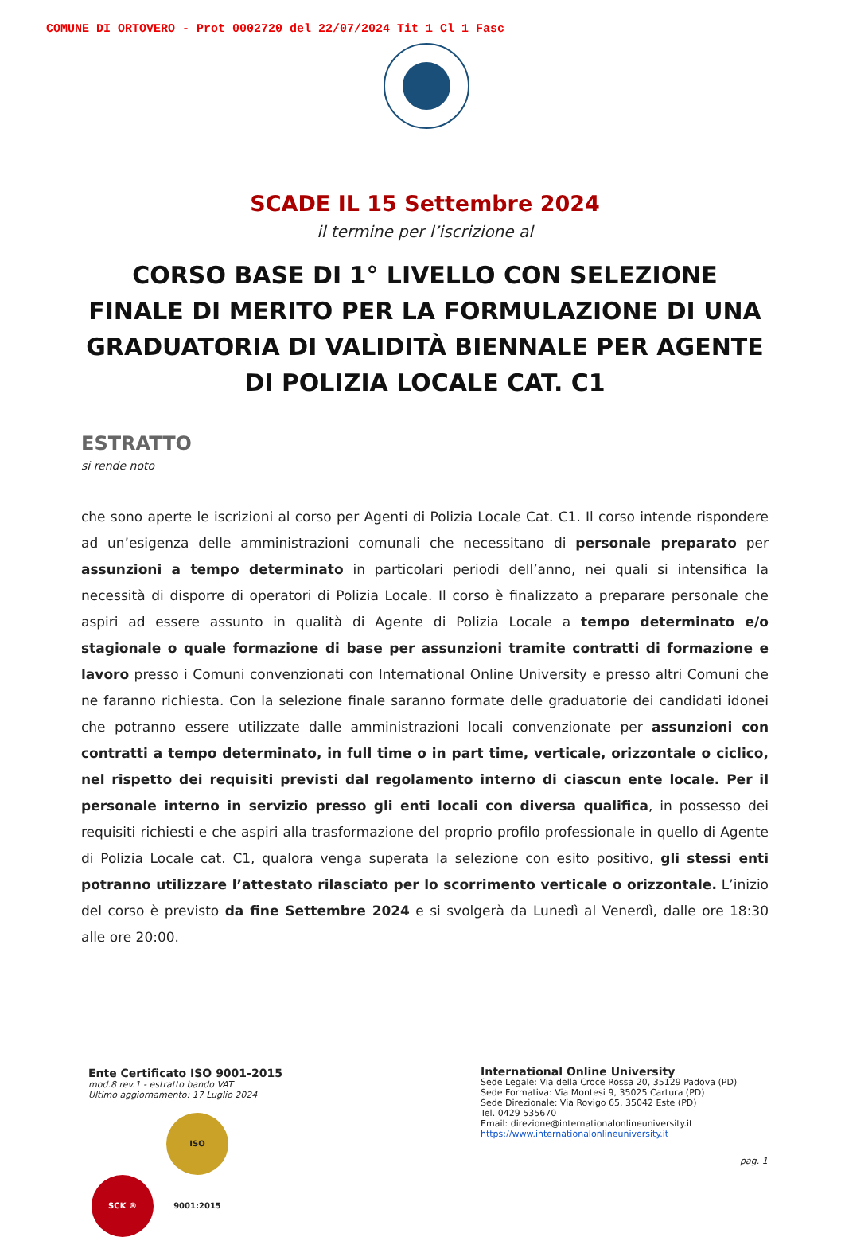COMUNE DI ORTOVERO - Prot 0002720 del 22/07/2024 Tit 1 Cl 1 Fasc
SCADE IL 15 Settembre 2024
il termine per l’iscrizione al
CORSO BASE DI 1° LIVELLO CON SELEZIONE FINALE DI MERITO PER LA FORMULAZIONE DI UNA GRADUATORIA DI VALIDITÀ BIENNALE PER AGENTE DI POLIZIA LOCALE CAT. C1
ESTRATTO
si rende noto
che sono aperte le iscrizioni al corso per Agenti di Polizia Locale Cat. C1. Il corso intende rispondere ad un’esigenza delle amministrazioni comunali che necessitano di personale preparato per assunzioni a tempo determinato in particolari periodi dell’anno, nei quali si intensifica la necessità di disporre di operatori di Polizia Locale. Il corso è finalizzato a preparare personale che aspiri ad essere assunto in qualità di Agente di Polizia Locale a tempo determinato e/o stagionale o quale formazione di base per assunzioni tramite contratti di formazione e lavoro presso i Comuni convenzionati con International Online University e presso altri Comuni che ne faranno richiesta. Con la selezione finale saranno formate delle graduatorie dei candidati idonei che potranno essere utilizzate dalle amministrazioni locali convenzionate per assunzioni con contratti a tempo determinato, in full time o in part time, verticale, orizzontale o ciclico, nel rispetto dei requisiti previsti dal regolamento interno di ciascun ente locale. Per il personale interno in servizio presso gli enti locali con diversa qualifica, in possesso dei requisiti richiesti e che aspiri alla trasformazione del proprio profilo professionale in quello di Agente di Polizia Locale cat. C1, qualora venga superata la selezione con esito positivo, gli stessi enti potranno utilizzare l’attestato rilasciato per lo scorrimento verticale o orizzontale. L’inizio del corso è previsto da fine Settembre 2024 e si svolgerà da Lunedì al Venerdì, dalle ore 18:30 alle ore 20:00.
Ente Certificato ISO 9001-2015
mod.8 rev.1 - estratto bando VAT
Ultimo aggiornamento: 17 Luglio 2024
SCK ® ISO 9001:2015
International Online University
Sede Legale: Via della Croce Rossa 20, 35129 Padova (PD)
Sede Formativa: Via Montesi 9, 35025 Cartura (PD)
Sede Direzionale: Via Rovigo 65, 35042 Este (PD)
Tel. 0429 535670
Email: direzione@internationalonlineuniversity.it
https://www.internationalonlineuniversity.it
pag. 1